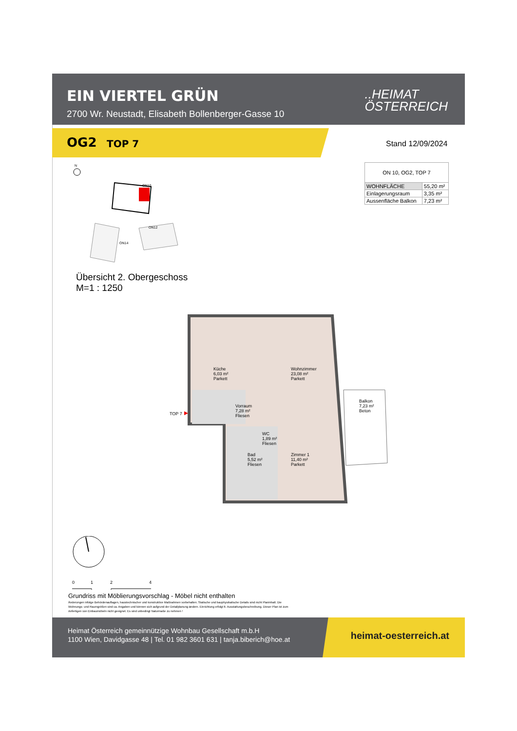EIN VIERTEL GRÜN
2700 Wr. Neustadt, Elisabeth Bollenberger-Gasse 10
..HEIMAT
ÖSTERREICH
OG2 TOP 7
Stand 12/09/2024
| ON 10, OG2, TOP 7 | |
| --- | --- |
| WOHNFLÄCHE | 55,20 m² |
| Einlagerungsraum | 3,35 m² |
| Aussenfläche Balkon | 7,23 m² |
N
ON10
ON14
ON12
Übersicht 2. Obergeschoss
M=1 : 1250
Küche
6,03 m²
Parkett
Wohnzimmer
23,08 m²
Parkett
Vorraum
7,28 m²
Fliesen
WC
1,89 m²
Fliesen
Bad
5,52 m²
Fliesen
Zimmer 1
11,40 m²
Parkett
Balkon
7,23 m²
Beton
TOP 7
0
1
2
4
Grundriss mit Möblierungsvorschlag - Möbel nicht enthalten
Änderungen infolge Behördenauflagen, haustechnischer und konstruktive Maßnahmen vorbehalten. Statische und bauphysikalische Details sind nicht Planinhalt. Die Wohnungs- und Raumgrößen sind ca. Angaben und können sich aufgrund der Detailplanung ändern. Einrichtung erfolgt lt. Ausstattungsbeschreibung. Dieser Plan ist zum Anfertigen von Einbaumöbeln nicht geeignet. Es sind unbedingt Naturmaße zu nehmen !
Heimat Österreich gemeinnützige Wohnbau Gesellschaft m.b.H
1100 Wien, Davidgasse 48 | Tel. 01 982 3601 631 | tanja.biberich@hoe.at
heimat-oesterreich.at